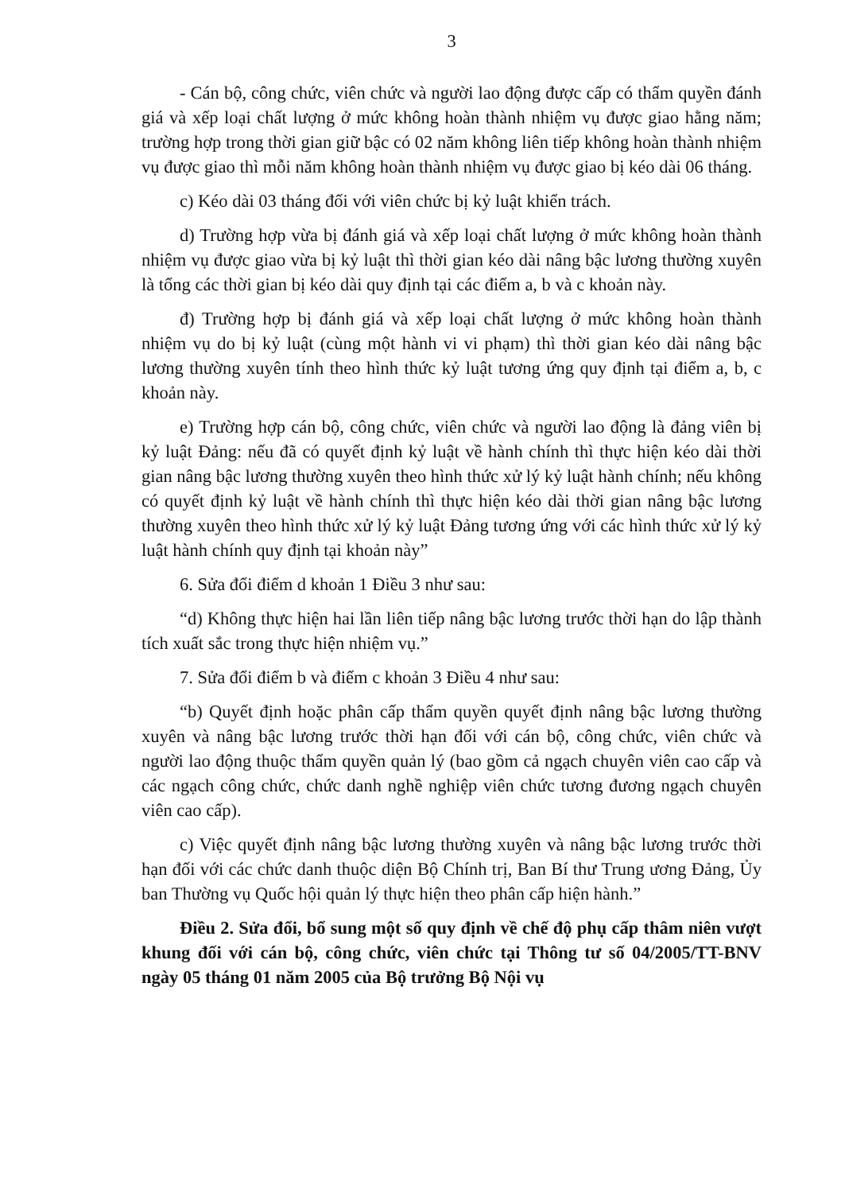3
- Cán bộ, công chức, viên chức và người lao động được cấp có thẩm quyền đánh giá và xếp loại chất lượng ở mức không hoàn thành nhiệm vụ được giao hằng năm; trường hợp trong thời gian giữ bậc có 02 năm không liên tiếp không hoàn thành nhiệm vụ được giao thì mỗi năm không hoàn thành nhiệm vụ được giao bị kéo dài 06 tháng.
c) Kéo dài 03 tháng đối với viên chức bị kỷ luật khiển trách.
d) Trường hợp vừa bị đánh giá và xếp loại chất lượng ở mức không hoàn thành nhiệm vụ được giao vừa bị kỷ luật thì thời gian kéo dài nâng bậc lương thường xuyên là tổng các thời gian bị kéo dài quy định tại các điểm a, b và c khoản này.
đ) Trường hợp bị đánh giá và xếp loại chất lượng ở mức không hoàn thành nhiệm vụ do bị kỷ luật (cùng một hành vi vi phạm) thì thời gian kéo dài nâng bậc lương thường xuyên tính theo hình thức kỷ luật tương ứng quy định tại điểm a, b, c khoản này.
e) Trường hợp cán bộ, công chức, viên chức và người lao động là đảng viên bị kỷ luật Đảng: nếu đã có quyết định kỷ luật về hành chính thì thực hiện kéo dài thời gian nâng bậc lương thường xuyên theo hình thức xử lý kỷ luật hành chính; nếu không có quyết định kỷ luật về hành chính thì thực hiện kéo dài thời gian nâng bậc lương thường xuyên theo hình thức xử lý kỷ luật Đảng tương ứng với các hình thức xử lý kỷ luật hành chính quy định tại khoản này”
6. Sửa đổi điểm d khoản 1 Điều 3 như sau:
“d) Không thực hiện hai lần liên tiếp nâng bậc lương trước thời hạn do lập thành tích xuất sắc trong thực hiện nhiệm vụ.”
7. Sửa đổi điểm b và điểm c khoản 3 Điều 4 như sau:
“b) Quyết định hoặc phân cấp thẩm quyền quyết định nâng bậc lương thường xuyên và nâng bậc lương trước thời hạn đối với cán bộ, công chức, viên chức và người lao động thuộc thẩm quyền quản lý (bao gồm cả ngạch chuyên viên cao cấp và các ngạch công chức, chức danh nghề nghiệp viên chức tương đương ngạch chuyên viên cao cấp).
c) Việc quyết định nâng bậc lương thường xuyên và nâng bậc lương trước thời hạn đối với các chức danh thuộc diện Bộ Chính trị, Ban Bí thư Trung ương Đảng, Ủy ban Thường vụ Quốc hội quản lý thực hiện theo phân cấp hiện hành.”
Điều 2. Sửa đổi, bổ sung một số quy định về chế độ phụ cấp thâm niên vượt khung đối với cán bộ, công chức, viên chức tại Thông tư số 04/2005/TT-BNV ngày 05 tháng 01 năm 2005 của Bộ trưởng Bộ Nội vụ